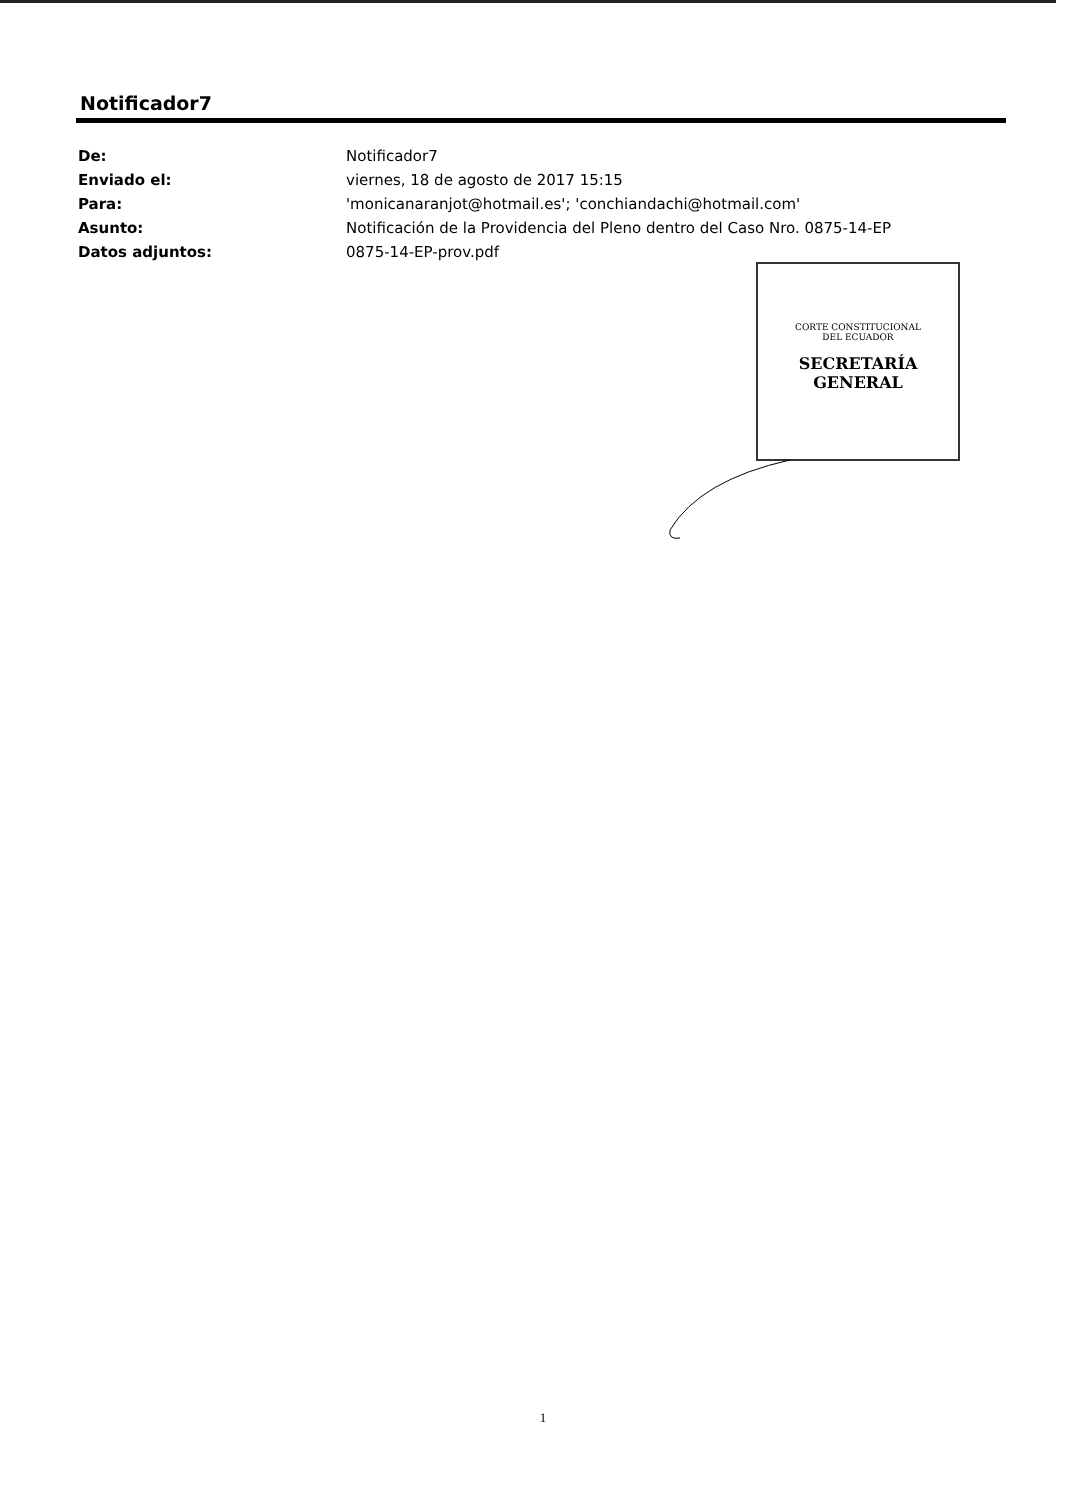Notificador7
| De: | Notificador7 |
| Enviado el: | viernes, 18 de agosto de 2017 15:15 |
| Para: | 'monicanaranjot@hotmail.es'; 'conchiandachi@hotmail.com' |
| Asunto: | Notificación de la Providencia del Pleno dentro del Caso Nro. 0875-14-EP |
| Datos adjuntos: | 0875-14-EP-prov.pdf |
CORTE CONSTITUCIONAL
DEL ECUADOR
SECRETARÍA
GENERAL
1